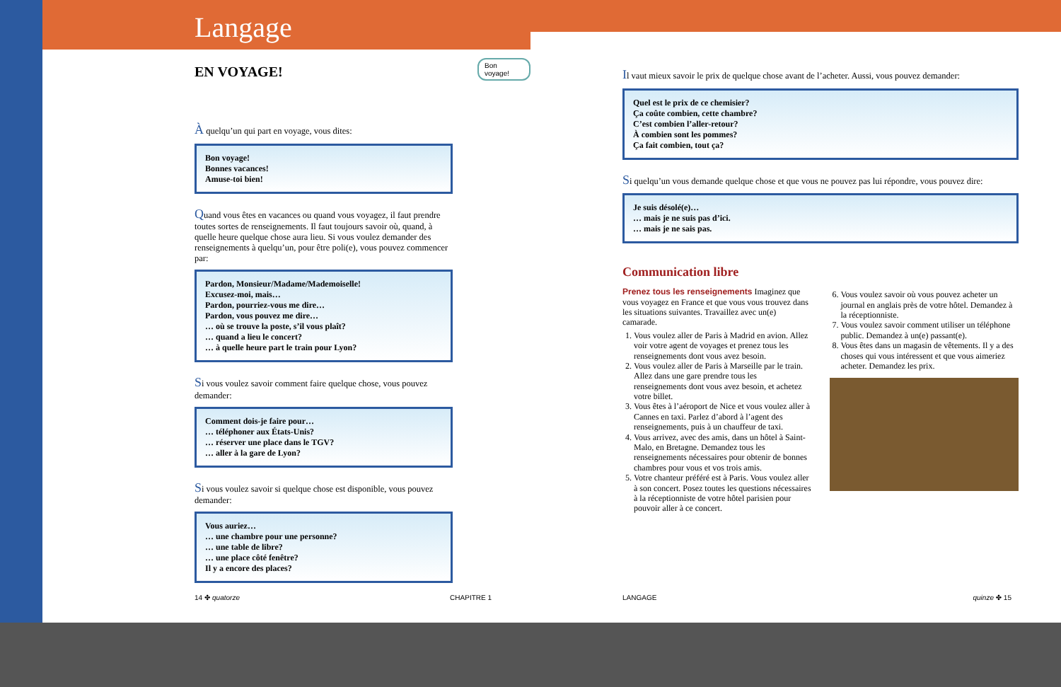Langage
Bon voyage!
EN VOYAGE!
À quelqu’un qui part en voyage, vous dites:
Bon voyage!
Bonnes vacances!
Amuse-toi bien!
Quand vous êtes en vacances ou quand vous voyagez, il faut prendre toutes sortes de renseignements. Il faut toujours savoir où, quand, à quelle heure quelque chose aura lieu. Si vous voulez demander des renseignements à quelqu’un, pour être poli(e), vous pouvez commencer par:
Pardon, Monsieur/Madame/Mademoiselle!
Excusez-moi, mais…
Pardon, pourriez-vous me dire…
Pardon, vous pouvez me dire…
… où se trouve la poste, s’il vous plaît?
… quand a lieu le concert?
… à quelle heure part le train pour Lyon?
Si vous voulez savoir comment faire quelque chose, vous pouvez demander:
Comment dois-je faire pour…
… téléphoner aux États-Unis?
… réserver une place dans le TGV?
… aller à la gare de Lyon?
Si vous voulez savoir si quelque chose est disponible, vous pouvez demander:
Vous auriez…
… une chambre pour une personne?
… une table de libre?
… une place côté fenêtre?
Il y a encore des places?
14 ✤ quatorze CHAPITRE 1
Il vaut mieux savoir le prix de quelque chose avant de l’acheter. Aussi, vous pouvez demander:
Quel est le prix de ce chemisier?
Ça coûte combien, cette chambre?
C’est combien l’aller-retour?
À combien sont les pommes?
Ça fait combien, tout ça?
Si quelqu’un vous demande quelque chose et que vous ne pouvez pas lui répondre, vous pouvez dire:
Je suis désolé(e)…
… mais je ne suis pas d’ici.
… mais je ne sais pas.
Communication libre
Prenez tous les renseignements Imaginez que vous voyagez en France et que vous vous trouvez dans les situations suivantes. Travaillez avec un(e) camarade.
1. Vous voulez aller de Paris à Madrid en avion. Allez voir votre agent de voyages et prenez tous les renseignements dont vous avez besoin.
2. Vous voulez aller de Paris à Marseille par le train. Allez dans une gare prendre tous les renseignements dont vous avez besoin, et achetez votre billet.
3. Vous êtes à l’aéroport de Nice et vous voulez aller à Cannes en taxi. Parlez d’abord à l’agent des renseignements, puis à un chauffeur de taxi.
4. Vous arrivez, avec des amis, dans un hôtel à Saint-Malo, en Bretagne. Demandez tous les renseignements nécessaires pour obtenir de bonnes chambres pour vous et vos trois amis.
5. Votre chanteur préféré est à Paris. Vous voulez aller à son concert. Posez toutes les questions nécessaires à la réceptionniste de votre hôtel parisien pour pouvoir aller à ce concert.
6. Vous voulez savoir où vous pouvez acheter un journal en anglais près de votre hôtel. Demandez à la réceptionniste.
7. Vous voulez savoir comment utiliser un téléphone public. Demandez à un(e) passant(e).
8. Vous êtes dans un magasin de vêtements. Il y a des choses qui vous intéressent et que vous aimeriez acheter. Demandez les prix.
LANGAGE quinze ✤ 15